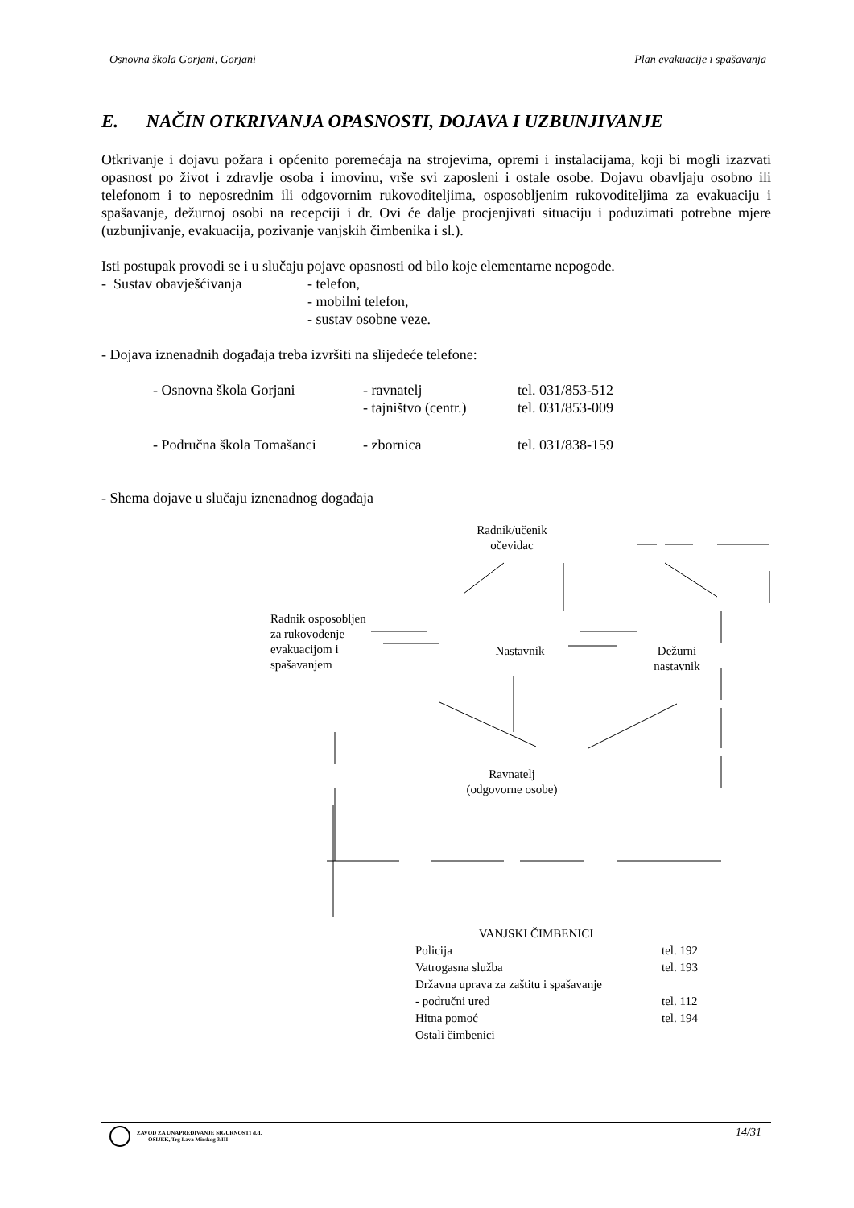Osnovna škola Gorjani, Gorjani Plan evakuacije i spašavanja
E. NAČIN OTKRIVANJA OPASNOSTI, DOJAVA I UZBUNJIVANJE
Otkrivanje i dojavu požara i općenito poremećaja na strojevima, opremi i instalacijama, koji bi mogli izazvati opasnost po život i zdravlje osoba i imovinu, vrše svi zaposleni i ostale osobe. Dojavu obavljaju osobno ili telefonom i to neposrednim ili odgovornim rukovoditeljima, osposobljenim rukovoditeljima za evakuaciju i spašavanje, dežurnoj osobi na recepciji i dr. Ovi će dalje procjenjivati situaciju i poduzimati potrebne mjere (uzbunjivanje, evakuacija, pozivanje vanjskih čimbenika i sl.).
Isti postupak provodi se i u slučaju pojave opasnosti od bilo koje elementarne nepogode.
| - Sustav obavješćivanja | - telefon, - mobilni telefon, - sustav osobne veze. |
- Dojava iznenadnih događaja treba izvršiti na slijedeće telefone:
| - Osnovna škola Gorjani | - ravnatelj | tel. 031/853-512 |
| | - tajništvo (centr.) | tel. 031/853-009 |
| - Područna škola Tomašanci | - zbornica | tel. 031/838-159 |
- Shema dojave u slučaju iznenadnog događaja
Radnik/učenik
očevidac
Radnik osposobljen
za rukovođenje
evakuacijom i
spašavanjem
Nastavnik
Dežurni
nastavnik
Ravnatelj
(odgovorne osobe)
VANJSKI ČIMBENICI
| Policija | tel. 192 |
| Vatrogasna služba | tel. 193 |
| Državna uprava za zaštitu i spašavanje | |
| - područni ured | tel. 112 |
| Hitna pomoć | tel. 194 |
| Ostali čimbenici | |
ZAVOD ZA UNAPREĐIVANJE SIGURNOSTI d.d.
OSIJEK, Trg Lava Mirskog 3/III
14/31